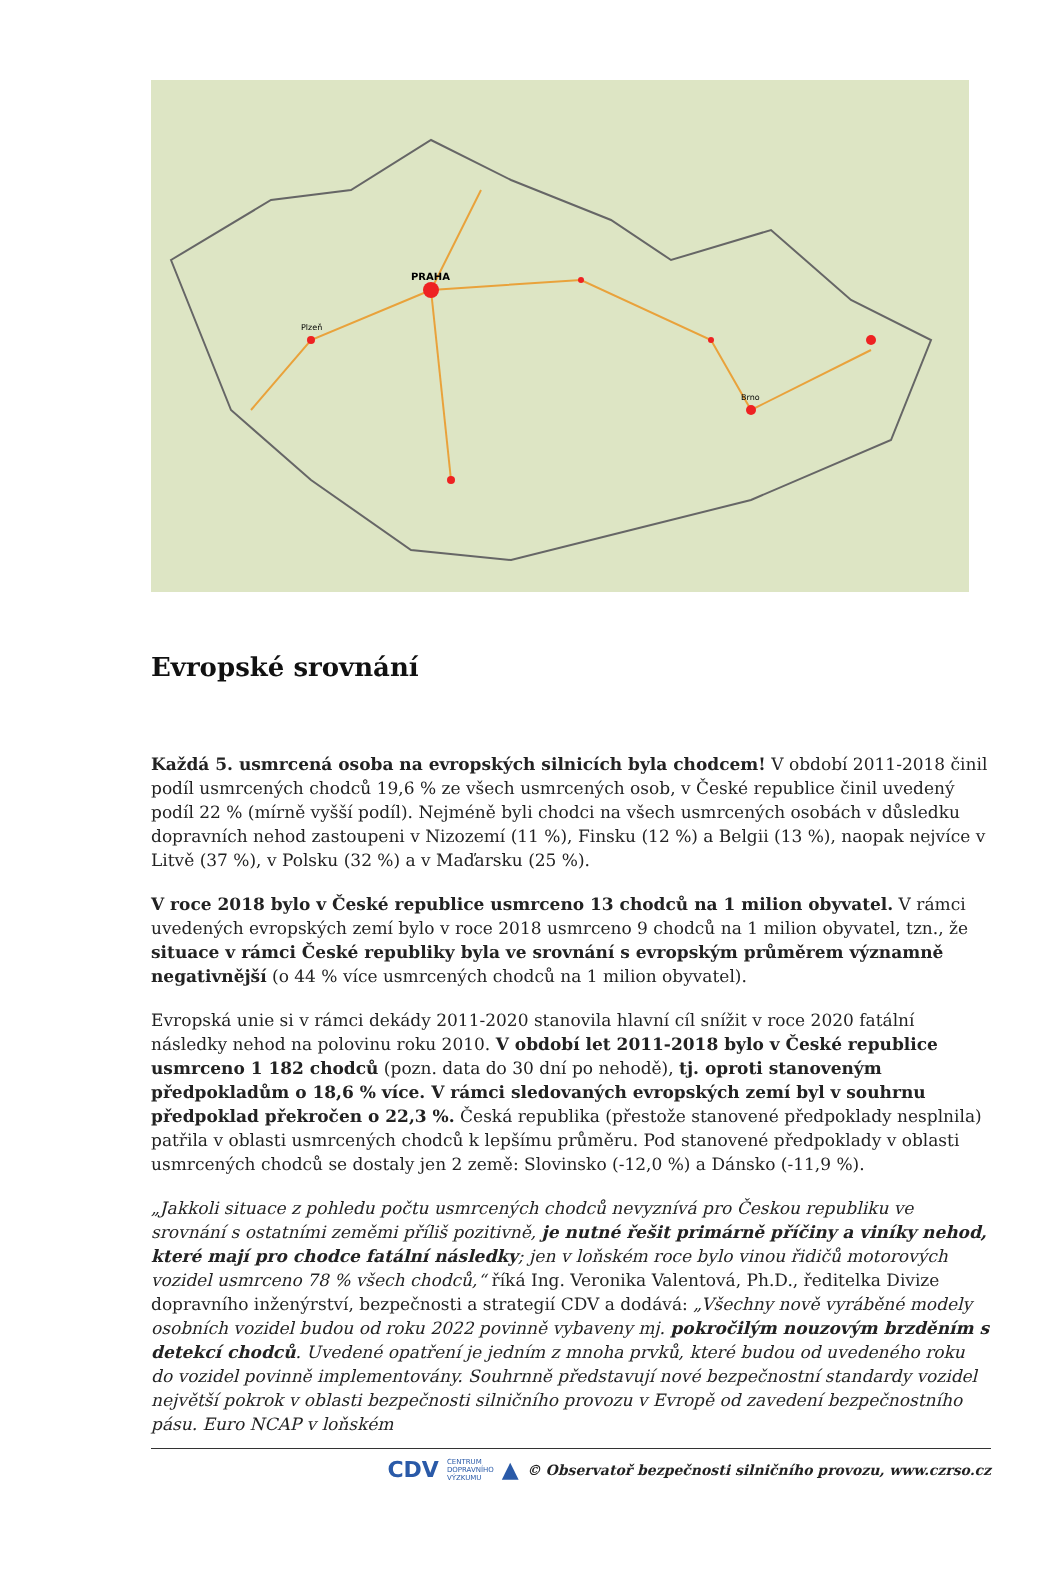PRAHA
Brno
Plzeň
Evropské srovnání
Každá 5. usmrcená osoba na evropských silnicích byla chodcem! V období 2011-2018 činil podíl usmrcených chodců 19,6 % ze všech usmrcených osob, v České republice činil uvedený podíl 22 % (mírně vyšší podíl). Nejméně byli chodci na všech usmrcených osobách v důsledku dopravních nehod zastoupeni v Nizozemí (11 %), Finsku (12 %) a Belgii (13 %), naopak nejvíce v Litvě (37 %), v Polsku (32 %) a v Maďarsku (25 %).
V roce 2018 bylo v České republice usmrceno 13 chodců na 1 milion obyvatel. V rámci uvedených evropských zemí bylo v roce 2018 usmrceno 9 chodců na 1 milion obyvatel, tzn., že situace v rámci České republiky byla ve srovnání s evropským průměrem významně negativnější (o 44 % více usmrcených chodců na 1 milion obyvatel).
Evropská unie si v rámci dekády 2011-2020 stanovila hlavní cíl snížit v roce 2020 fatální následky nehod na polovinu roku 2010. V období let 2011-2018 bylo v České republice usmrceno 1 182 chodců (pozn. data do 30 dní po nehodě), tj. oproti stanoveným předpokladům o 18,6 % více. V rámci sledovaných evropských zemí byl v souhrnu předpoklad překročen o 22,3 %. Česká republika (přestože stanovené předpoklady nesplnila) patřila v oblasti usmrcených chodců k lepšímu průměru. Pod stanovené předpoklady v oblasti usmrcených chodců se dostaly jen 2 země: Slovinsko (-12,0 %) a Dánsko (-11,9 %).
„Jakkoli situace z pohledu počtu usmrcených chodců nevyznívá pro Českou republiku ve srovnání s ostatními zeměmi příliš pozitivně, je nutné řešit primárně příčiny a viníky nehod, které mají pro chodce fatální následky; jen v loňském roce bylo vinou řidičů motorových vozidel usmrceno 78 % všech chodců,“ říká Ing. Veronika Valentová, Ph.D., ředitelka Divize dopravního inženýrství, bezpečnosti a strategií CDV a dodává: „Všechny nově vyráběné modely osobních vozidel budou od roku 2022 povinně vybaveny mj. pokročilým nouzovým brzděním s detekcí chodců. Uvedené opatření je jedním z mnoha prvků, které budou od uvedeného roku do vozidel povinně implementovány. Souhrnně představují nové bezpečnostní standardy vozidel největší pokrok v oblasti bezpečnosti silničního provozu v Evropě od zavedení bezpečnostního pásu. Euro NCAP v loňském
CDV CENTRUM
DOPRAVNÍHO
VÝZKUMU ▲ © Observatoř bezpečnosti silničního provozu, www.czrso.cz